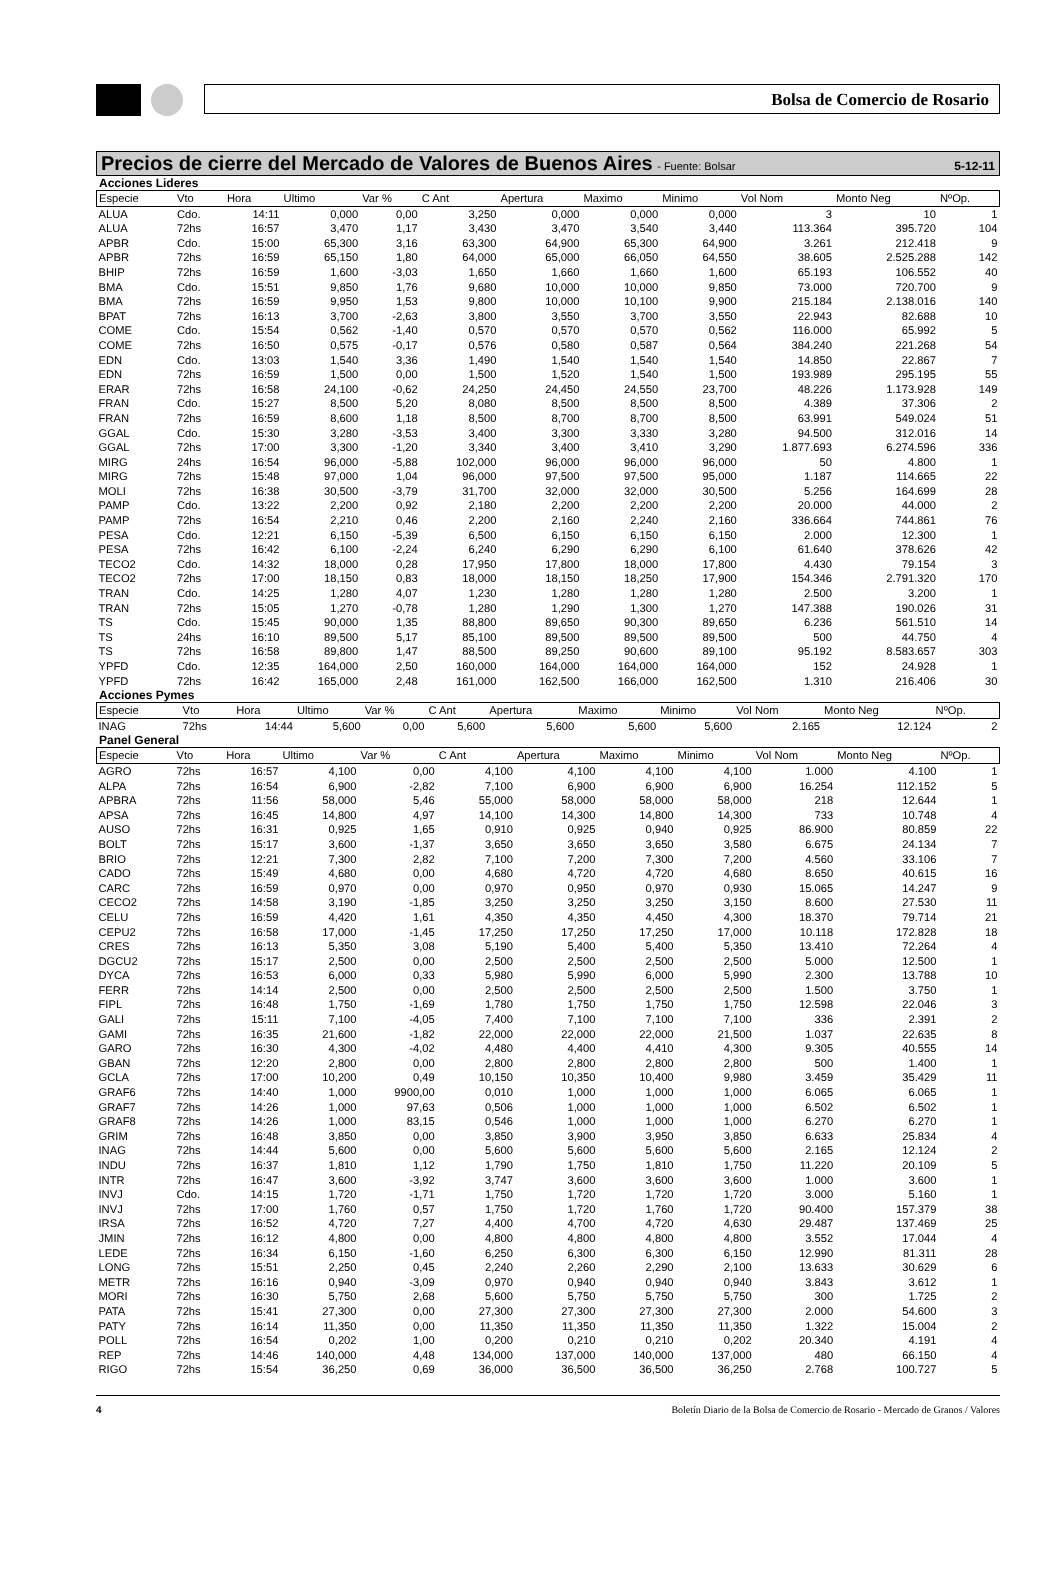Bolsa de Comercio de Rosario
Precios de cierre del Mercado de Valores de Buenos Aires - Fuente: Bolsar 5-12-11
Acciones Lideres
| Especie | Vto | Hora | Ultimo | Var % | C Ant | Apertura | Maximo | Minimo | Vol Nom | Monto Neg | NºOp. |
| --- | --- | --- | --- | --- | --- | --- | --- | --- | --- | --- | --- |
| ALUA | Cdo. | 14:11 | 0,000 | 0,00 | 3,250 | 0,000 | 0,000 | 0,000 | 3 | 10 | 1 |
| ALUA | 72hs | 16:57 | 3,470 | 1,17 | 3,430 | 3,470 | 3,540 | 3,440 | 113.364 | 395.720 | 104 |
| APBR | Cdo. | 15:00 | 65,300 | 3,16 | 63,300 | 64,900 | 65,300 | 64,900 | 3.261 | 212.418 | 9 |
| APBR | 72hs | 16:59 | 65,150 | 1,80 | 64,000 | 65,000 | 66,050 | 64,550 | 38.605 | 2.525.288 | 142 |
| BHIP | 72hs | 16:59 | 1,600 | -3,03 | 1,650 | 1,660 | 1,660 | 1,600 | 65.193 | 106.552 | 40 |
| BMA | Cdo. | 15:51 | 9,850 | 1,76 | 9,680 | 10,000 | 10,000 | 9,850 | 73.000 | 720.700 | 9 |
| BMA | 72hs | 16:59 | 9,950 | 1,53 | 9,800 | 10,000 | 10,100 | 9,900 | 215.184 | 2.138.016 | 140 |
| BPAT | 72hs | 16:13 | 3,700 | -2,63 | 3,800 | 3,550 | 3,700 | 3,550 | 22.943 | 82.688 | 10 |
| COME | Cdo. | 15:54 | 0,562 | -1,40 | 0,570 | 0,570 | 0,570 | 0,562 | 116.000 | 65.992 | 5 |
| COME | 72hs | 16:50 | 0,575 | -0,17 | 0,576 | 0,580 | 0,587 | 0,564 | 384.240 | 221.268 | 54 |
| EDN | Cdo. | 13:03 | 1,540 | 3,36 | 1,490 | 1,540 | 1,540 | 1,540 | 14.850 | 22.867 | 7 |
| EDN | 72hs | 16:59 | 1,500 | 0,00 | 1,500 | 1,520 | 1,540 | 1,500 | 193.989 | 295.195 | 55 |
| ERAR | 72hs | 16:58 | 24,100 | -0,62 | 24,250 | 24,450 | 24,550 | 23,700 | 48.226 | 1.173.928 | 149 |
| FRAN | Cdo. | 15:27 | 8,500 | 5,20 | 8,080 | 8,500 | 8,500 | 8,500 | 4.389 | 37.306 | 2 |
| FRAN | 72hs | 16:59 | 8,600 | 1,18 | 8,500 | 8,700 | 8,700 | 8,500 | 63.991 | 549.024 | 51 |
| GGAL | Cdo. | 15:30 | 3,280 | -3,53 | 3,400 | 3,300 | 3,330 | 3,280 | 94.500 | 312.016 | 14 |
| GGAL | 72hs | 17:00 | 3,300 | -1,20 | 3,340 | 3,400 | 3,410 | 3,290 | 1.877.693 | 6.274.596 | 336 |
| MIRG | 24hs | 16:54 | 96,000 | -5,88 | 102,000 | 96,000 | 96,000 | 96,000 | 50 | 4.800 | 1 |
| MIRG | 72hs | 15:48 | 97,000 | 1,04 | 96,000 | 97,500 | 97,500 | 95,000 | 1.187 | 114.665 | 22 |
| MOLI | 72hs | 16:38 | 30,500 | -3,79 | 31,700 | 32,000 | 32,000 | 30,500 | 5.256 | 164.699 | 28 |
| PAMP | Cdo. | 13:22 | 2,200 | 0,92 | 2,180 | 2,200 | 2,200 | 2,200 | 20.000 | 44.000 | 2 |
| PAMP | 72hs | 16:54 | 2,210 | 0,46 | 2,200 | 2,160 | 2,240 | 2,160 | 336.664 | 744.861 | 76 |
| PESA | Cdo. | 12:21 | 6,150 | -5,39 | 6,500 | 6,150 | 6,150 | 6,150 | 2.000 | 12.300 | 1 |
| PESA | 72hs | 16:42 | 6,100 | -2,24 | 6,240 | 6,290 | 6,290 | 6,100 | 61.640 | 378.626 | 42 |
| TECO2 | Cdo. | 14:32 | 18,000 | 0,28 | 17,950 | 17,800 | 18,000 | 17,800 | 4.430 | 79.154 | 3 |
| TECO2 | 72hs | 17:00 | 18,150 | 0,83 | 18,000 | 18,150 | 18,250 | 17,900 | 154.346 | 2.791.320 | 170 |
| TRAN | Cdo. | 14:25 | 1,280 | 4,07 | 1,230 | 1,280 | 1,280 | 1,280 | 2.500 | 3.200 | 1 |
| TRAN | 72hs | 15:05 | 1,270 | -0,78 | 1,280 | 1,290 | 1,300 | 1,270 | 147.388 | 190.026 | 31 |
| TS | Cdo. | 15:45 | 90,000 | 1,35 | 88,800 | 89,650 | 90,300 | 89,650 | 6.236 | 561.510 | 14 |
| TS | 24hs | 16:10 | 89,500 | 5,17 | 85,100 | 89,500 | 89,500 | 89,500 | 500 | 44.750 | 4 |
| TS | 72hs | 16:58 | 89,800 | 1,47 | 88,500 | 89,250 | 90,600 | 89,100 | 95.192 | 8.583.657 | 303 |
| YPFD | Cdo. | 12:35 | 164,000 | 2,50 | 160,000 | 164,000 | 164,000 | 164,000 | 152 | 24.928 | 1 |
| YPFD | 72hs | 16:42 | 165,000 | 2,48 | 161,000 | 162,500 | 166,000 | 162,500 | 1.310 | 216.406 | 30 |
Acciones Pymes
| Especie | Vto | Hora | Ultimo | Var % | C Ant | Apertura | Maximo | Minimo | Vol Nom | Monto Neg | NºOp. |
| --- | --- | --- | --- | --- | --- | --- | --- | --- | --- | --- | --- |
| INAG | 72hs | 14:44 | 5,600 | 0,00 | 5,600 | 5,600 | 5,600 | 5,600 | 2.165 | 12.124 | 2 |
Panel General
| Especie | Vto | Hora | Ultimo | Var % | C Ant | Apertura | Maximo | Minimo | Vol Nom | Monto Neg | NºOp. |
| --- | --- | --- | --- | --- | --- | --- | --- | --- | --- | --- | --- |
| AGRO | 72hs | 16:57 | 4,100 | 0,00 | 4,100 | 4,100 | 4,100 | 4,100 | 1.000 | 4.100 | 1 |
| ALPA | 72hs | 16:54 | 6,900 | -2,82 | 7,100 | 6,900 | 6,900 | 6,900 | 16.254 | 112.152 | 5 |
| APBRA | 72hs | 11:56 | 58,000 | 5,46 | 55,000 | 58,000 | 58,000 | 58,000 | 218 | 12.644 | 1 |
| APSA | 72hs | 16:45 | 14,800 | 4,97 | 14,100 | 14,300 | 14,800 | 14,300 | 733 | 10.748 | 4 |
| AUSO | 72hs | 16:31 | 0,925 | 1,65 | 0,910 | 0,925 | 0,940 | 0,925 | 86.900 | 80.859 | 22 |
| BOLT | 72hs | 15:17 | 3,600 | -1,37 | 3,650 | 3,650 | 3,650 | 3,580 | 6.675 | 24.134 | 7 |
| BRIO | 72hs | 12:21 | 7,300 | 2,82 | 7,100 | 7,200 | 7,300 | 7,200 | 4.560 | 33.106 | 7 |
| CADO | 72hs | 15:49 | 4,680 | 0,00 | 4,680 | 4,720 | 4,720 | 4,680 | 8.650 | 40.615 | 16 |
| CARC | 72hs | 16:59 | 0,970 | 0,00 | 0,970 | 0,950 | 0,970 | 0,930 | 15.065 | 14.247 | 9 |
| CECO2 | 72hs | 14:58 | 3,190 | -1,85 | 3,250 | 3,250 | 3,250 | 3,150 | 8.600 | 27.530 | 11 |
| CELU | 72hs | 16:59 | 4,420 | 1,61 | 4,350 | 4,350 | 4,450 | 4,300 | 18.370 | 79.714 | 21 |
| CEPU2 | 72hs | 16:58 | 17,000 | -1,45 | 17,250 | 17,250 | 17,250 | 17,000 | 10.118 | 172.828 | 18 |
| CRES | 72hs | 16:13 | 5,350 | 3,08 | 5,190 | 5,400 | 5,400 | 5,350 | 13.410 | 72.264 | 4 |
| DGCU2 | 72hs | 15:17 | 2,500 | 0,00 | 2,500 | 2,500 | 2,500 | 2,500 | 5.000 | 12.500 | 1 |
| DYCA | 72hs | 16:53 | 6,000 | 0,33 | 5,980 | 5,990 | 6,000 | 5,990 | 2.300 | 13.788 | 10 |
| FERR | 72hs | 14:14 | 2,500 | 0,00 | 2,500 | 2,500 | 2,500 | 2,500 | 1.500 | 3.750 | 1 |
| FIPL | 72hs | 16:48 | 1,750 | -1,69 | 1,780 | 1,750 | 1,750 | 1,750 | 12.598 | 22.046 | 3 |
| GALI | 72hs | 15:11 | 7,100 | -4,05 | 7,400 | 7,100 | 7,100 | 7,100 | 336 | 2.391 | 2 |
| GAMI | 72hs | 16:35 | 21,600 | -1,82 | 22,000 | 22,000 | 22,000 | 21,500 | 1.037 | 22.635 | 8 |
| GARO | 72hs | 16:30 | 4,300 | -4,02 | 4,480 | 4,400 | 4,410 | 4,300 | 9.305 | 40.555 | 14 |
| GBAN | 72hs | 12:20 | 2,800 | 0,00 | 2,800 | 2,800 | 2,800 | 2,800 | 500 | 1.400 | 1 |
| GCLA | 72hs | 17:00 | 10,200 | 0,49 | 10,150 | 10,350 | 10,400 | 9,980 | 3.459 | 35.429 | 11 |
| GRAF6 | 72hs | 14:40 | 1,000 | 9900,00 | 0,010 | 1,000 | 1,000 | 1,000 | 6.065 | 6.065 | 1 |
| GRAF7 | 72hs | 14:26 | 1,000 | 97,63 | 0,506 | 1,000 | 1,000 | 1,000 | 6.502 | 6.502 | 1 |
| GRAF8 | 72hs | 14:26 | 1,000 | 83,15 | 0,546 | 1,000 | 1,000 | 1,000 | 6.270 | 6.270 | 1 |
| GRIM | 72hs | 16:48 | 3,850 | 0,00 | 3,850 | 3,900 | 3,950 | 3,850 | 6.633 | 25.834 | 4 |
| INAG | 72hs | 14:44 | 5,600 | 0,00 | 5,600 | 5,600 | 5,600 | 5,600 | 2.165 | 12.124 | 2 |
| INDU | 72hs | 16:37 | 1,810 | 1,12 | 1,790 | 1,750 | 1,810 | 1,750 | 11.220 | 20.109 | 5 |
| INTR | 72hs | 16:47 | 3,600 | -3,92 | 3,747 | 3,600 | 3,600 | 3,600 | 1.000 | 3.600 | 1 |
| INVJ | Cdo. | 14:15 | 1,720 | -1,71 | 1,750 | 1,720 | 1,720 | 1,720 | 3.000 | 5.160 | 1 |
| INVJ | 72hs | 17:00 | 1,760 | 0,57 | 1,750 | 1,720 | 1,760 | 1,720 | 90.400 | 157.379 | 38 |
| IRSA | 72hs | 16:52 | 4,720 | 7,27 | 4,400 | 4,700 | 4,720 | 4,630 | 29.487 | 137.469 | 25 |
| JMIN | 72hs | 16:12 | 4,800 | 0,00 | 4,800 | 4,800 | 4,800 | 4,800 | 3.552 | 17.044 | 4 |
| LEDE | 72hs | 16:34 | 6,150 | -1,60 | 6,250 | 6,300 | 6,300 | 6,150 | 12.990 | 81.311 | 28 |
| LONG | 72hs | 15:51 | 2,250 | 0,45 | 2,240 | 2,260 | 2,290 | 2,100 | 13.633 | 30.629 | 6 |
| METR | 72hs | 16:16 | 0,940 | -3,09 | 0,970 | 0,940 | 0,940 | 0,940 | 3.843 | 3.612 | 1 |
| MORI | 72hs | 16:30 | 5,750 | 2,68 | 5,600 | 5,750 | 5,750 | 5,750 | 300 | 1.725 | 2 |
| PATA | 72hs | 15:41 | 27,300 | 0,00 | 27,300 | 27,300 | 27,300 | 27,300 | 2.000 | 54.600 | 3 |
| PATY | 72hs | 16:14 | 11,350 | 0,00 | 11,350 | 11,350 | 11,350 | 11,350 | 1.322 | 15.004 | 2 |
| POLL | 72hs | 16:54 | 0,202 | 1,00 | 0,200 | 0,210 | 0,210 | 0,202 | 20.340 | 4.191 | 4 |
| REP | 72hs | 14:46 | 140,000 | 4,48 | 134,000 | 137,000 | 140,000 | 137,000 | 480 | 66.150 | 4 |
| RIGO | 72hs | 15:54 | 36,250 | 0,69 | 36,000 | 36,500 | 36,500 | 36,250 | 2.768 | 100.727 | 5 |
4 Boletín Diario de la Bolsa de Comercio de Rosario - Mercado de Granos / Valores